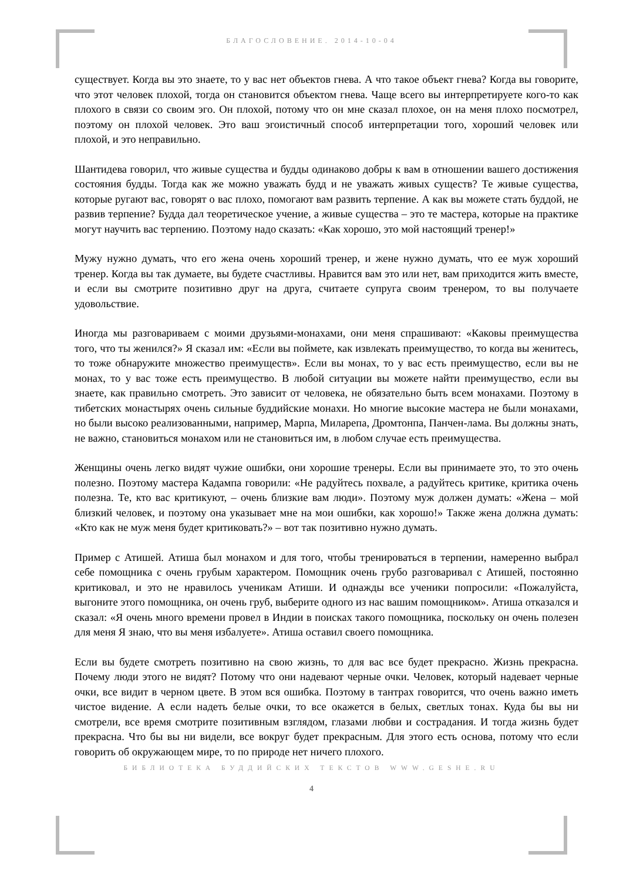БЛАГОСЛОВЕНИЕ. 2014-10-04
существует. Когда вы это знаете, то у вас нет объектов гнева. А что такое объект гнева? Когда вы говорите, что этот человек плохой, тогда он становится объектом гнева. Чаще всего вы интерпретируете кого-то как плохого в связи со своим эго. Он плохой, потому что он мне сказал плохое, он на меня плохо посмотрел, поэтому он плохой человек. Это ваш эгоистичный способ интерпретации того, хороший человек или плохой, и это неправильно.
Шантидева говорил, что живые существа и будды одинаково добры к вам в отношении вашего достижения состояния будды. Тогда как же можно уважать будд и не уважать живых существ? Те живые существа, которые ругают вас, говорят о вас плохо, помогают вам развить терпение. А как вы можете стать буддой, не развив терпение? Будда дал теоретическое учение, а живые существа – это те мастера, которые на практике могут научить вас терпению. Поэтому надо сказать: «Как хорошо, это мой настоящий тренер!»
Мужу нужно думать, что его жена очень хороший тренер, и жене нужно думать, что ее муж хороший тренер. Когда вы так думаете, вы будете счастливы. Нравится вам это или нет, вам приходится жить вместе, и если вы смотрите позитивно друг на друга, считаете супруга своим тренером, то вы получаете удовольствие.
Иногда мы разговариваем с моими друзьями-монахами, они меня спрашивают: «Каковы преимущества того, что ты женился?» Я сказал им: «Если вы поймете, как извлекать преимущество, то когда вы женитесь, то тоже обнаружите множество преимуществ». Если вы монах, то у вас есть преимущество, если вы не монах, то у вас тоже есть преимущество. В любой ситуации вы можете найти преимущество, если вы знаете, как правильно смотреть. Это зависит от человека, не обязательно быть всем монахами. Поэтому в тибетских монастырях очень сильные буддийские монахи. Но многие высокие мастера не были монахами, но были высоко реализованными, например, Марпа, Миларепа, Дромтонпа, Панчен-лама. Вы должны знать, не важно, становиться монахом или не становиться им, в любом случае есть преимущества.
Женщины очень легко видят чужие ошибки, они хорошие тренеры. Если вы принимаете это, то это очень полезно. Поэтому мастера Кадампа говорили: «Не радуйтесь похвале, а радуйтесь критике, критика очень полезна. Те, кто вас критикуют, – очень близкие вам люди». Поэтому муж должен думать: «Жена – мой близкий человек, и поэтому она указывает мне на мои ошибки, как хорошо!» Также жена должна думать: «Кто как не муж меня будет критиковать?» – вот так позитивно нужно думать.
Пример с Атишей. Атиша был монахом и для того, чтобы тренироваться в терпении, намеренно выбрал себе помощника с очень грубым характером. Помощник очень грубо разговаривал с Атишей, постоянно критиковал, и это не нравилось ученикам Атиши. И однажды все ученики попросили: «Пожалуйста, выгоните этого помощника, он очень груб, выберите одного из нас вашим помощником». Атиша отказался и сказал: «Я очень много времени провел в Индии в поисках такого помощника, поскольку он очень полезен для меня Я знаю, что вы меня избалуете». Атиша оставил своего помощника.
Если вы будете смотреть позитивно на свою жизнь, то для вас все будет прекрасно. Жизнь прекрасна. Почему люди этого не видят? Потому что они надевают черные очки. Человек, который надевает черные очки, все видит в черном цвете. В этом вся ошибка. Поэтому в тантрах говорится, что очень важно иметь чистое видение. А если надеть белые очки, то все окажется в белых, светлых тонах. Куда бы вы ни смотрели, все время смотрите позитивным взглядом, глазами любви и сострадания. И тогда жизнь будет прекрасна. Что бы вы ни видели, все вокруг будет прекрасным. Для этого есть основа, потому что если говорить об окружающем мире, то по природе нет ничего плохого.
БИБЛИОТЕКА БУДДИЙСКИХ ТЕКСТОВ WWW.GESHE.RU
4